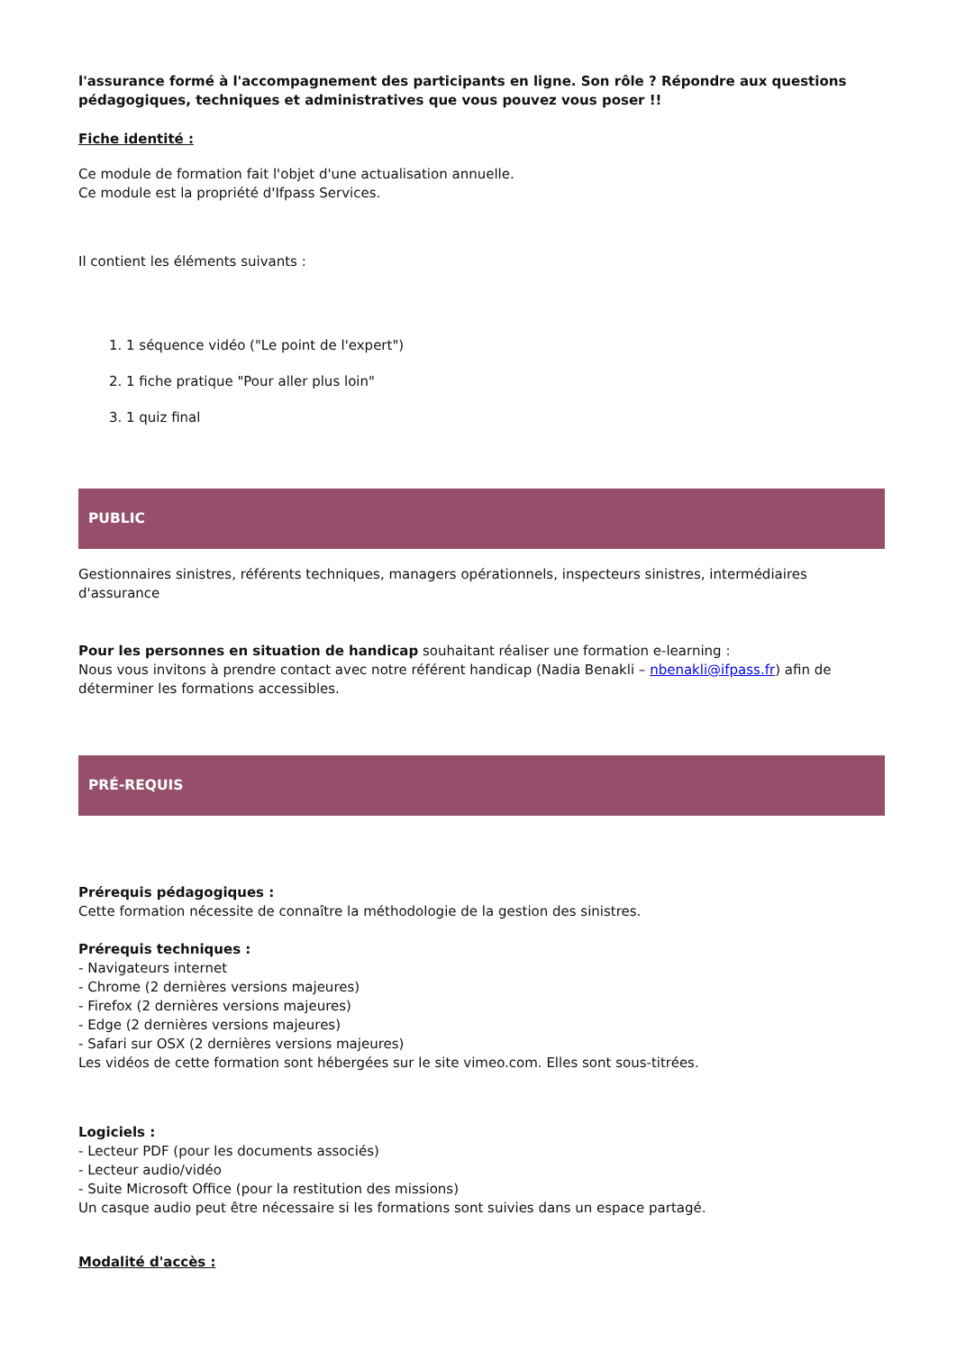l'assurance formé à l'accompagnement des participants en ligne. Son rôle ? Répondre aux questions pédagogiques, techniques et administratives que vous pouvez vous poser !!
Fiche identité :
Ce module de formation fait l'objet d'une actualisation annuelle.
Ce module est la propriété d'Ifpass Services.
Il contient les éléments suivants :
1. 1 séquence vidéo ("Le point de l'expert")
2. 1 fiche pratique "Pour aller plus loin"
3. 1 quiz final
PUBLIC
Gestionnaires sinistres, référents techniques, managers opérationnels, inspecteurs sinistres, intermédiaires d'assurance
Pour les personnes en situation de handicap souhaitant réaliser une formation e-learning :
Nous vous invitons à prendre contact avec notre référent handicap (Nadia Benakli – nbenakli@ifpass.fr) afin de déterminer les formations accessibles.
PRÉ-REQUIS
Prérequis pédagogiques :
Cette formation nécessite de connaître la méthodologie de la gestion des sinistres.
Prérequis techniques :
- Navigateurs internet
- Chrome (2 dernières versions majeures)
- Firefox (2 dernières versions majeures)
- Edge (2 dernières versions majeures)
- Safari sur OSX (2 dernières versions majeures)
Les vidéos de cette formation sont hébergées sur le site vimeo.com. Elles sont sous-titrées.
Logiciels :
- Lecteur PDF (pour les documents associés)
- Lecteur audio/vidéo
- Suite Microsoft Office (pour la restitution des missions)
Un casque audio peut être nécessaire si les formations sont suivies dans un espace partagé.
Modalité d'accès :